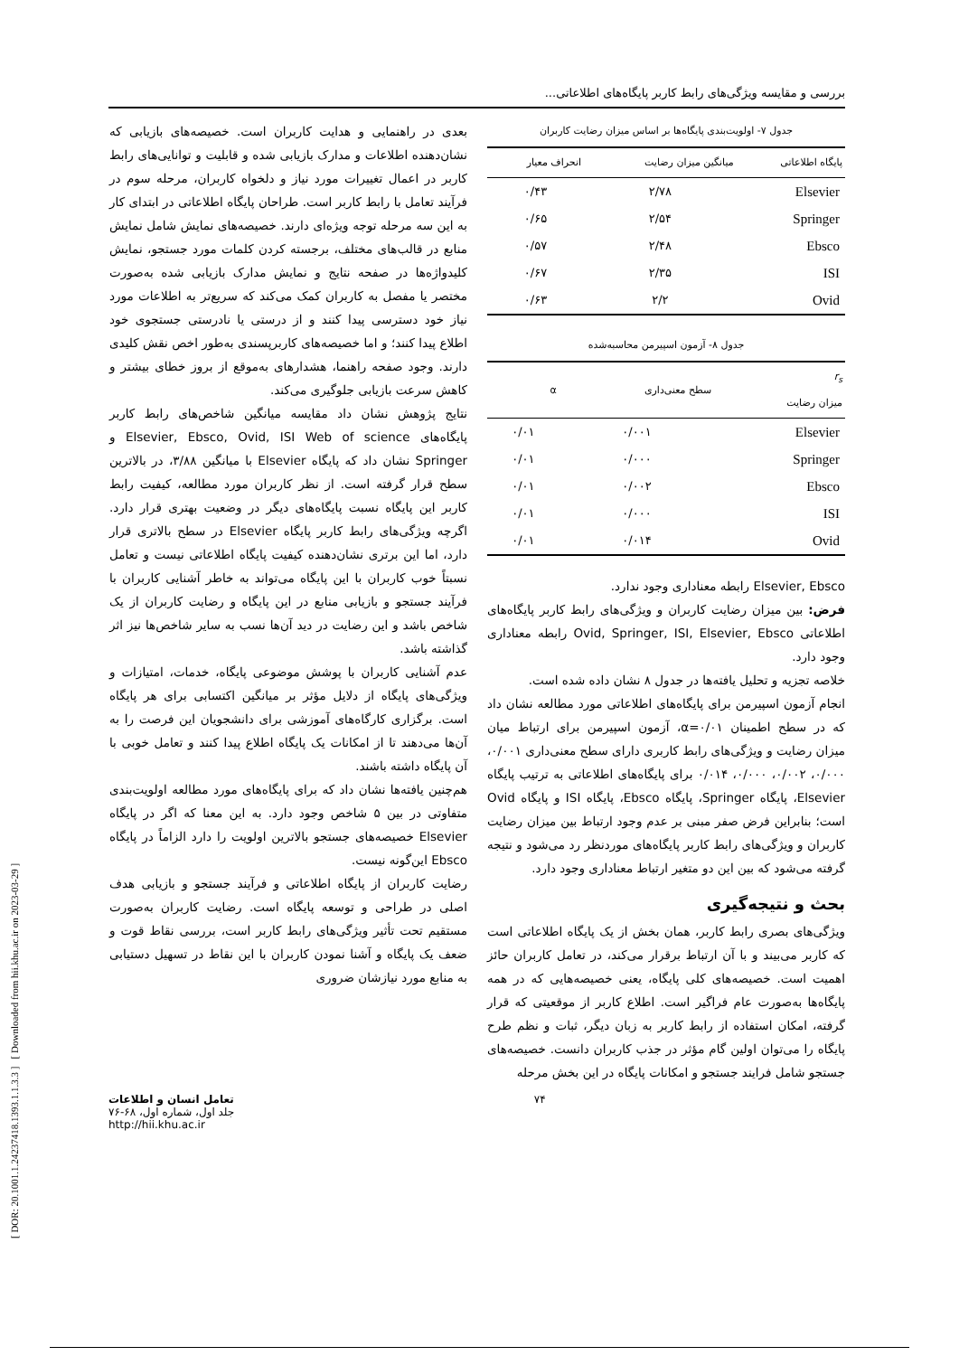[ DOR: 20.1001.1.24237418.1393.1.1.3.3 ] [ Downloaded from hii.khu.ac.ir on 2023-03-29 ]
بررسی و مقایسه ویژگی‌های رابط کاربر پایگاه‌های اطلاعاتی...
جدول ۷- اولویت‌بندی پایگاه‌ها بر اساس میزان رضایت کاربران
| پایگاه اطلاعاتی | میانگین میزان رضایت | انحراف معیار |
| --- | --- | --- |
| Elsevier | ۲/۷۸ | ۰/۴۳ |
| Springer | ۲/۵۴ | ۰/۶۵ |
| Ebsco | ۲/۴۸ | ۰/۵۷ |
| ISI | ۲/۳۵ | ۰/۶۷ |
| Ovid | ۲/۲ | ۰/۶۳ |
جدول ۸- آزمون اسپیرمن محاسبه‌شده
| r<sub>s</sub> میزان رضایت | سطح معنی‌داری | α |
| --- | --- | --- |
| Elsevier | ۰/۰۰۱ | ۰/۰۱ |
| Springer | ۰/۰۰۰ | ۰/۰۱ |
| Ebsco | ۰/۰۰۲ | ۰/۰۱ |
| ISI | ۰/۰۰۰ | ۰/۰۱ |
| Ovid | ۰/۰۱۴ | ۰/۰۱ |
Elsevier, Ebsco رابطه معناداری وجود ندارد.
فرض: بین میزان رضایت کاربران و ویژگی‌های رابط کاربر پایگاه‌های اطلاعاتی Ovid, Springer, ISI, Elsevier, Ebsco رابطه معناداری وجود دارد.
خلاصه تجزیه و تحلیل یافته‌ها در جدول ۸ نشان داده شده است.
انجام آزمون اسپیرمن برای پایگاه‌های اطلاعاتی مورد مطالعه نشان داد که در سطح اطمینان α=۰/۰۱، آزمون اسپیرمن برای ارتباط میان میزان رضایت و ویژگی‌های رابط کاربری دارای سطح معنی‌داری ۰/۰۰۱، ۰/۰۰۰، ۰/۰۰۲، ۰/۰۰۰، ۰/۰۱۴ برای پایگاه‌های اطلاعاتی به ترتیب پایگاه Elsevier، پایگاه Springer، پایگاه Ebsco، پایگاه ISI و پایگاه Ovid است؛ بنابراین فرض صفر مبنی بر عدم وجود ارتباط بین میزان رضایت کاربران و ویژگی‌های رابط کاربر پایگاه‌های موردنظر رد می‌شود و نتیجه گرفته می‌شود که بین این دو متغیر ارتباط معناداری وجود دارد.
بحث و نتیجه‌گیری
ویژگی‌های بصری رابط کاربر، همان بخش از یک پایگاه اطلاعاتی است که کاربر می‌بیند و با آن ارتباط برقرار می‌کند، در تعامل کاربران حائز اهمیت است. خصیصه‌های کلی پایگاه، یعنی خصیصه‌هایی که در همه پایگاه‌ها به‌صورت عام فراگیر است. اطلاع کاربر از موقعیتی که قرار گرفته، امکان استفاده از رابط کاربر به زبان دیگر، ثبات و نظم طرح پایگاه را می‌توان اولین گام مؤثر در جذب کاربران دانست. خصیصه‌های جستجو شامل فرایند جستجو و امکانات پایگاه در این بخش مرحله
بعدی در راهنمایی و هدایت کاربران است. خصیصه‌های بازیابی که نشان‌دهنده اطلاعات و مدارک بازیابی شده و قابلیت و توانایی‌های رابط کاربر در اعمال تغییرات مورد نیاز و دلخواه کاربران، مرحله سوم در فرآیند تعامل با رابط کاربر است. طراحان پایگاه اطلاعاتی در ابتدای کار به این سه مرحله توجه ویژه‌ای دارند. خصیصه‌های نمایش شامل نمایش منابع در قالب‌های مختلف، برجسته کردن کلمات مورد جستجو، نمایش کلیدواژه‌ها در صفحه نتایج و نمایش مدارک بازیابی شده به‌صورت مختصر یا مفصل به کاربران کمک می‌کند که سریع‌تر به اطلاعات مورد نیاز خود دسترسی پیدا کنند و از درستی یا نادرستی جستجوی خود اطلاع پیدا کنند؛ و اما خصیصه‌های کاربرپسندی به‌طور اخص نقش کلیدی دارند. وجود صفحه راهنما، هشدارهای به‌موقع از بروز خطای بیشتر و کاهش سرعت بازیابی جلوگیری می‌کند.
نتایج پژوهش نشان داد مقایسه میانگین شاخص‌های رابط کاربر پایگاه‌های Elsevier, Ebsco, Ovid, ISI Web of science و Springer نشان داد که پایگاه Elsevier با میانگین ۳/۸۸، در بالاترین سطح قرار گرفته است. از نظر کاربران مورد مطالعه، کیفیت رابط کاربر این پایگاه نسبت پایگاه‌های دیگر در وضعیت بهتری قرار دارد. اگرچه ویژگی‌های رابط کاربر پایگاه Elsevier در سطح بالاتری قرار دارد، اما این برتری نشان‌دهنده کیفیت پایگاه اطلاعاتی نیست و تعامل نسبتاً خوب کاربران با این پایگاه می‌تواند به خاطر آشنایی کاربران با فرآیند جستجو و بازیابی منابع در این پایگاه و رضایت کاربران از یک شاخص باشد و این رضایت در دید آن‌ها نسب به سایر شاخص‌ها نیز اثر گذاشته باشد.
عدم آشنایی کاربران با پوشش موضوعی پایگاه، خدمات، امتیازات و ویژگی‌های پایگاه از دلایل مؤثر بر میانگین اکتسابی برای هر پایگاه است. برگزاری کارگاه‌های آموزشی برای دانشجویان این فرصت را به آن‌ها می‌دهند تا از امکانات یک پایگاه اطلاع پیدا کنند و تعامل خوبی با آن پایگاه داشته باشند.
هم‌چنین یافته‌ها نشان داد که برای پایگاه‌های مورد مطالعه اولویت‌بندی متفاوتی در بین ۵ شاخص وجود دارد. به این معنا که اگر در پایگاه Elsevier خصیصه‌های جستجو بالاترین اولویت را دارد الزاماً در پایگاه Ebsco این‌گونه نیست.
رضایت کاربران از پایگاه اطلاعاتی و فرآیند جستجو و بازیابی هدف اصلی در طراحی و توسعه پایگاه است. رضایت کاربران به‌صورت مستقیم تحت تأثیر ویژگی‌های رابط کاربر است، بررسی نقاط قوت و ضعف یک پایگاه و آشنا نمودن کاربران با این نقاط در تسهیل دستیابی به منابع مورد نیازشان ضروری
۷۴ تعامل انسان و اطلاعات
جلد اول، شماره اول، ۶۸-۷۶
http://hii.khu.ac.ir